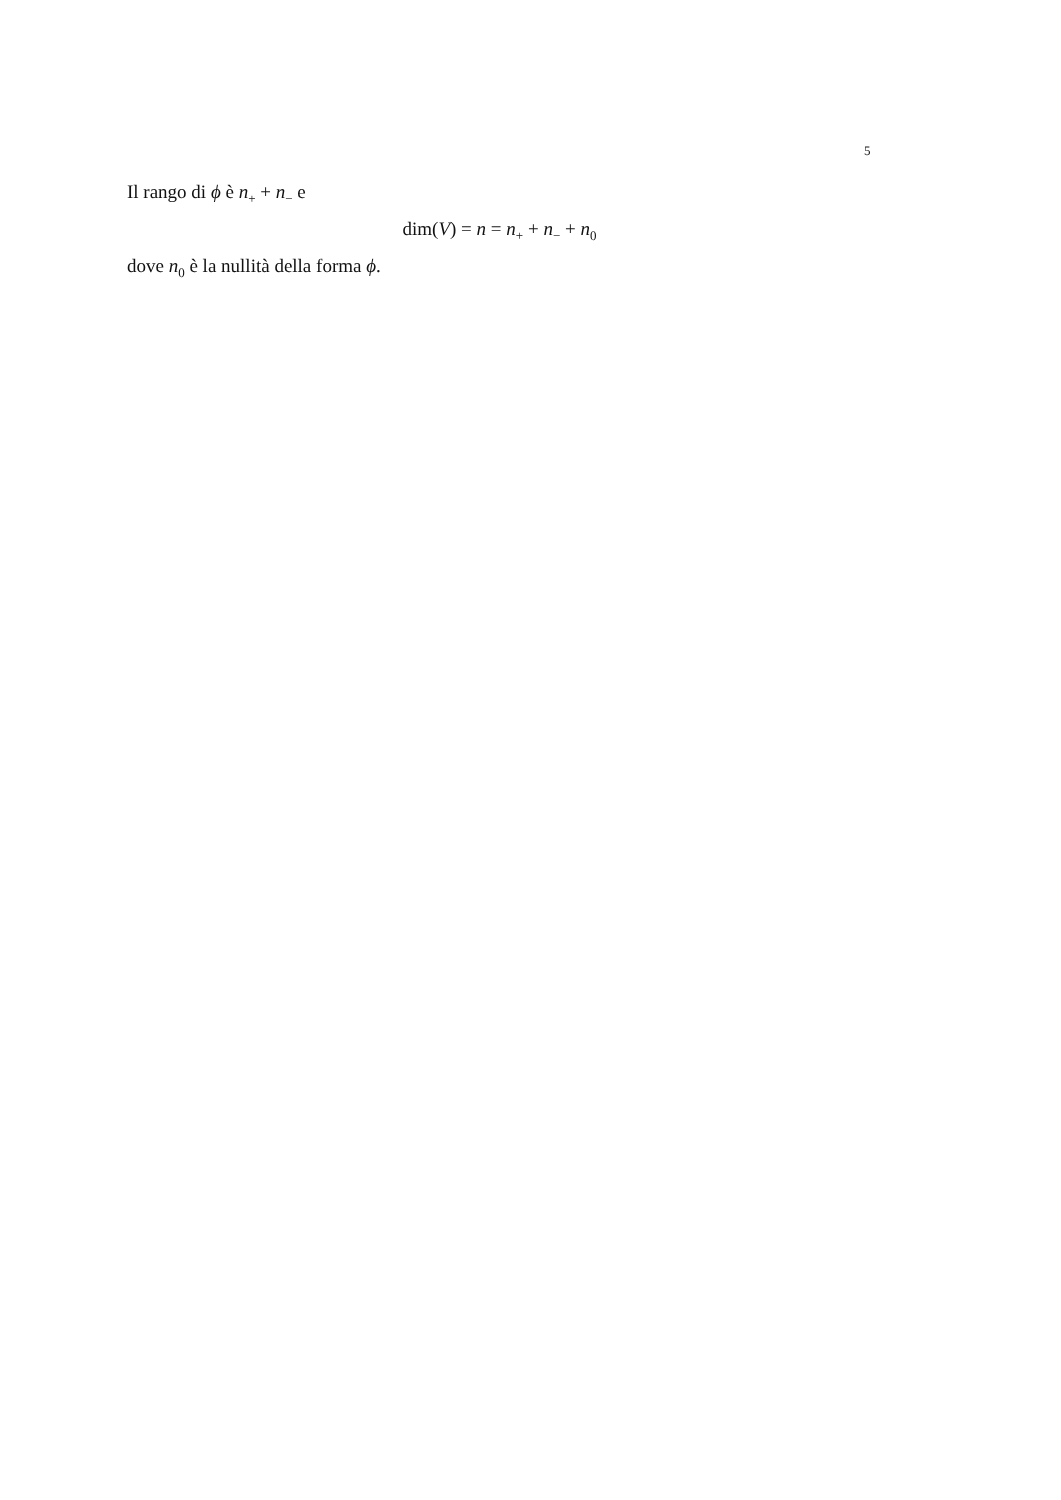5
Il rango di ϕ è n<sub>+</sub> + n<sub>−</sub> e
dim(V) = n = n<sub>+</sub> + n<sub>−</sub> + n<sub>0</sub>
dove n<sub>0</sub> è la nullità della forma ϕ.